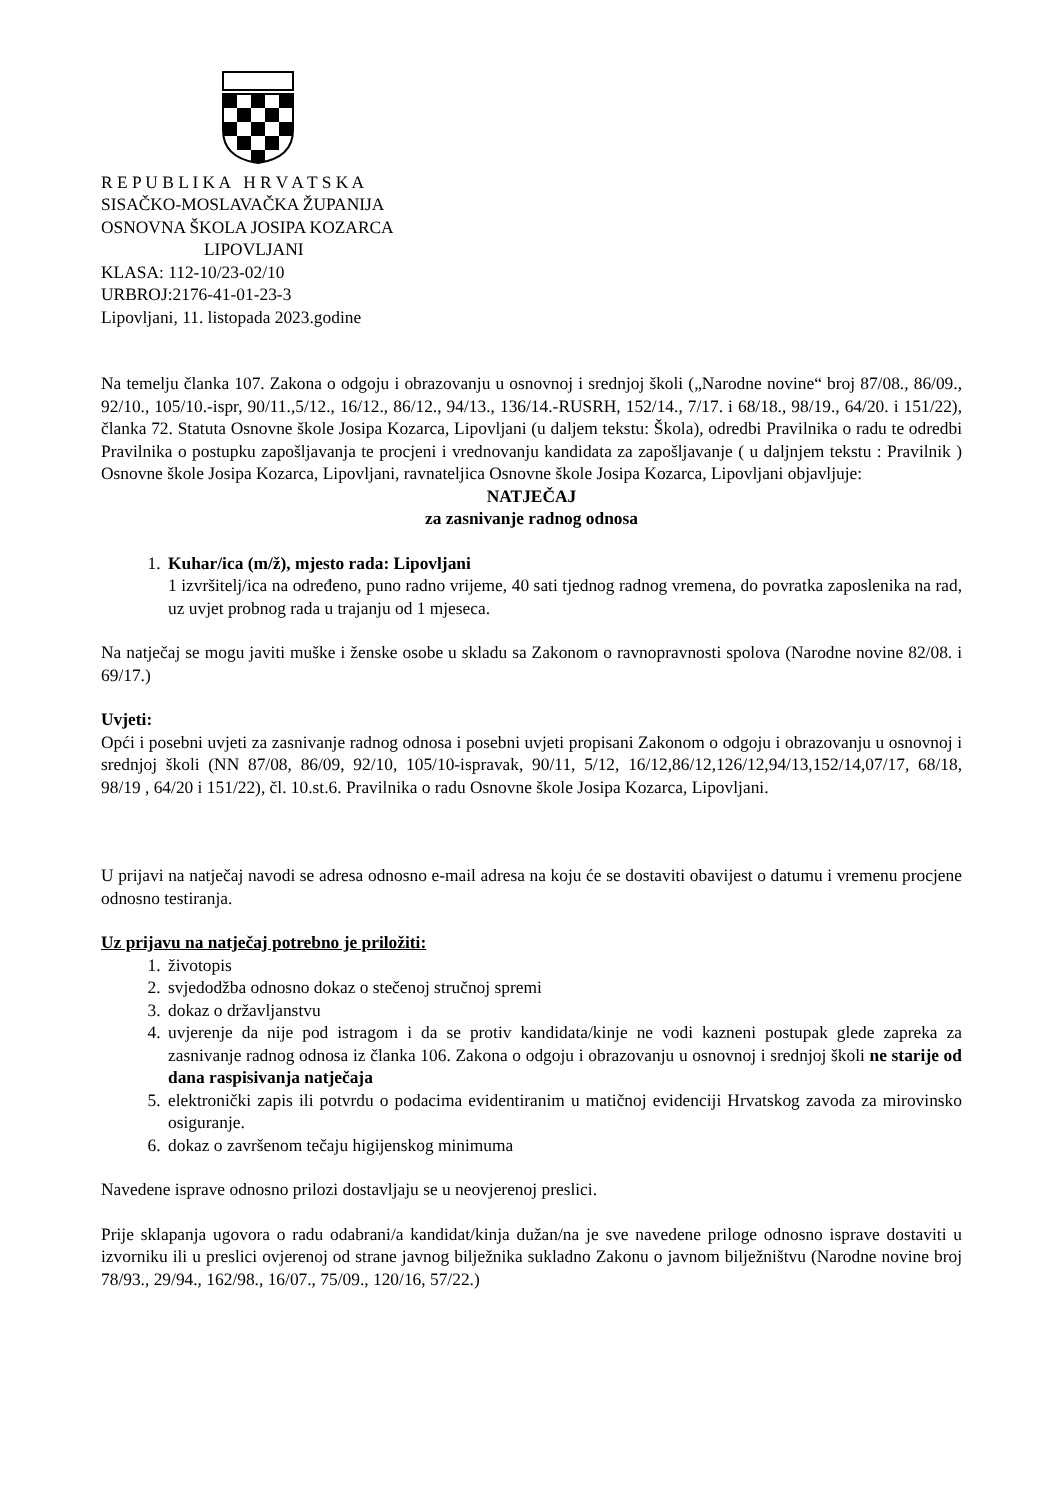R E P U B L I K A H R V A T S K A
SISAČKO-MOSLAVAČKA ŽUPANIJA
OSNOVNA ŠKOLA JOSIPA KOZARCA
LIPOVLJANI
KLASA: 112-10/23-02/10
URBROJ:2176-41-01-23-3
Lipovljani, 11. listopada 2023.godine
Na temelju članka 107. Zakona o odgoju i obrazovanju u osnovnoj i srednjoj školi („Narodne novine“ broj 87/08., 86/09., 92/10., 105/10.-ispr, 90/11.,5/12., 16/12., 86/12., 94/13., 136/14.-RUSRH, 152/14., 7/17. i 68/18., 98/19., 64/20. i 151/22), članka 72. Statuta Osnovne škole Josipa Kozarca, Lipovljani (u daljem tekstu: Škola), odredbi Pravilnika o radu te odredbi Pravilnika o postupku zapošljavanja te procjeni i vrednovanju kandidata za zapošljavanje ( u daljnjem tekstu : Pravilnik ) Osnovne škole Josipa Kozarca, Lipovljani, ravnateljica Osnovne škole Josipa Kozarca, Lipovljani objavljuje:
NATJEČAJ
za zasnivanje radnog odnosa
1. Kuhar/ica (m/ž), mjesto rada: Lipovljani
1 izvršitelj/ica na određeno, puno radno vrijeme, 40 sati tjednog radnog vremena, do povratka zaposlenika na rad, uz uvjet probnog rada u trajanju od 1 mjeseca.
Na natječaj se mogu javiti muške i ženske osobe u skladu sa Zakonom o ravnopravnosti spolova (Narodne novine 82/08. i 69/17.)
Uvjeti:
Opći i posebni uvjeti za zasnivanje radnog odnosa i posebni uvjeti propisani Zakonom o odgoju i obrazovanju u osnovnoj i srednjoj školi (NN 87/08, 86/09, 92/10, 105/10-ispravak, 90/11, 5/12, 16/12,86/12,126/12,94/13,152/14,07/17, 68/18, 98/19 , 64/20 i 151/22), čl. 10.st.6. Pravilnika o radu Osnovne škole Josipa Kozarca, Lipovljani.
U prijavi na natječaj navodi se adresa odnosno e-mail adresa na koju će se dostaviti obavijest o datumu i vremenu procjene odnosno testiranja.
Uz prijavu na natječaj potrebno je priložiti:
1. životopis
2. svjedodžba odnosno dokaz o stečenoj stručnoj spremi
3. dokaz o državljanstvu
4. uvjerenje da nije pod istragom i da se protiv kandidata/kinje ne vodi kazneni postupak glede zapreka za zasnivanje radnog odnosa iz članka 106. Zakona o odgoju i obrazovanju u osnovnoj i srednjoj školi ne starije od dana raspisivanja natječaja
5. elektronički zapis ili potvrdu o podacima evidentiranim u matičnoj evidenciji Hrvatskog zavoda za mirovinsko osiguranje.
6. dokaz o završenom tečaju higijenskog minimuma
Navedene isprave odnosno prilozi dostavljaju se u neovjerenoj preslici.
Prije sklapanja ugovora o radu odabrani/a kandidat/kinja dužan/na je sve navedene priloge odnosno isprave dostaviti u izvorniku ili u preslici ovjerenoj od strane javnog bilježnika sukladno Zakonu o javnom bilježništvu (Narodne novine broj 78/93., 29/94., 162/98., 16/07., 75/09., 120/16, 57/22.)